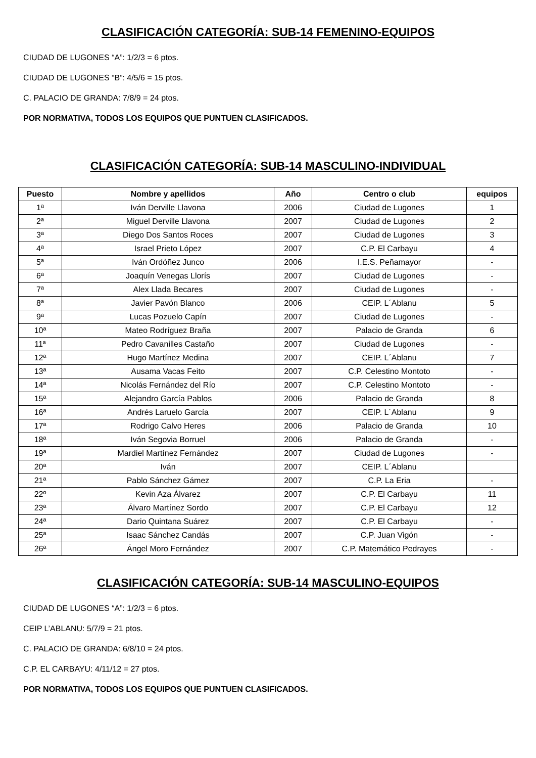CLASIFICACIÓN CATEGORÍA: SUB-14 FEMENINO-EQUIPOS
CIUDAD DE LUGONES “A”: 1/2/3 = 6 ptos.
CIUDAD DE LUGONES “B”: 4/5/6 = 15 ptos.
C. PALACIO DE GRANDA: 7/8/9 = 24 ptos.
POR NORMATIVA, TODOS LOS EQUIPOS QUE PUNTUEN CLASIFICADOS.
CLASIFICACIÓN CATEGORÍA: SUB-14 MASCULINO-INDIVIDUAL
| Puesto | Nombre y apellidos | Año | Centro o club | equipos |
| --- | --- | --- | --- | --- |
| 1ª | Iván Derville Llavona | 2006 | Ciudad de Lugones | 1 |
| 2ª | Miguel Derville Llavona | 2007 | Ciudad de Lugones | 2 |
| 3ª | Diego Dos Santos Roces | 2007 | Ciudad de Lugones | 3 |
| 4ª | Israel Prieto López | 2007 | C.P. El Carbayu | 4 |
| 5ª | Iván Ordóñez Junco | 2006 | I.E.S. Peñamayor | - |
| 6ª | Joaquín Venegas Llorís | 2007 | Ciudad de Lugones | - |
| 7ª | Alex Llada Becares | 2007 | Ciudad de Lugones | - |
| 8ª | Javier Pavón Blanco | 2006 | CEIP. L´Ablanu | 5 |
| 9ª | Lucas Pozuelo Capín | 2007 | Ciudad de Lugones | - |
| 10ª | Mateo Rodríguez Braña | 2007 | Palacio de Granda | 6 |
| 11ª | Pedro Cavanilles Castaño | 2007 | Ciudad de Lugones | - |
| 12ª | Hugo Martínez Medina | 2007 | CEIP. L´Ablanu | 7 |
| 13ª | Ausama Vacas Feito | 2007 | C.P. Celestino Montoto | - |
| 14ª | Nicolás Fernández del Río | 2007 | C.P. Celestino Montoto | - |
| 15ª | Alejandro García Pablos | 2006 | Palacio de Granda | 8 |
| 16ª | Andrés Laruelo García | 2007 | CEIP. L´Ablanu | 9 |
| 17ª | Rodrigo Calvo Heres | 2006 | Palacio de Granda | 10 |
| 18ª | Iván Segovia Borruel | 2006 | Palacio de Granda | - |
| 19ª | Mardiel Martínez Fernández | 2007 | Ciudad de Lugones | - |
| 20ª | Iván | 2007 | CEIP. L´Ablanu | |
| 21ª | Pablo Sánchez Gámez | 2007 | C.P. La Eria | - |
| 22º | Kevin Aza Álvarez | 2007 | C.P. El Carbayu | 11 |
| 23ª | Álvaro Martínez Sordo | 2007 | C.P. El Carbayu | 12 |
| 24ª | Dario Quintana Suárez | 2007 | C.P. El Carbayu | - |
| 25ª | Isaac Sánchez Candás | 2007 | C.P. Juan Vigón | - |
| 26ª | Ángel Moro Fernández | 2007 | C.P. Matemático Pedrayes | - |
CLASIFICACIÓN CATEGORÍA: SUB-14 MASCULINO-EQUIPOS
CIUDAD DE LUGONES “A”: 1/2/3 = 6 ptos.
CEIP L’ABLANU: 5/7/9 = 21 ptos.
C. PALACIO DE GRANDA: 6/8/10 = 24 ptos.
C.P. EL CARBAYU: 4/11/12 = 27 ptos.
POR NORMATIVA, TODOS LOS EQUIPOS QUE PUNTUEN CLASIFICADOS.